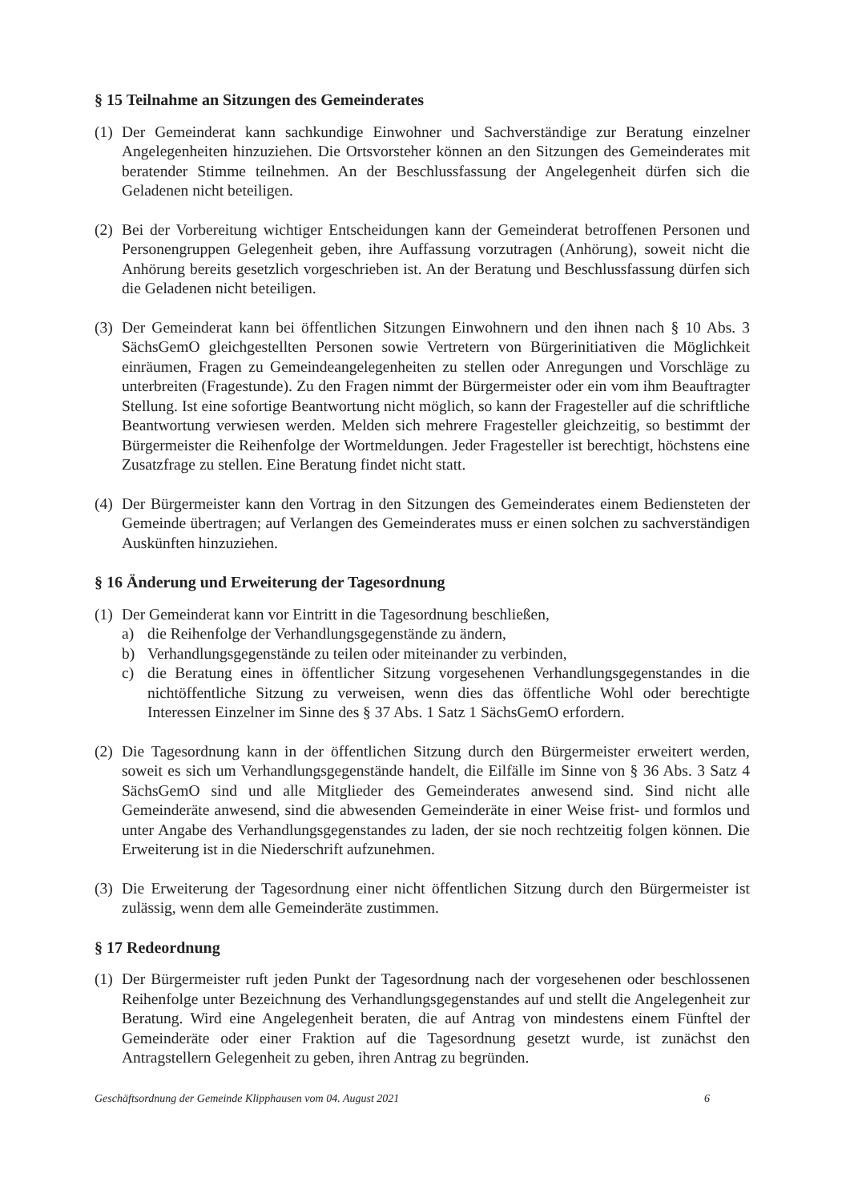§ 15 Teilnahme an Sitzungen des Gemeinderates
(1) Der Gemeinderat kann sachkundige Einwohner und Sachverständige zur Beratung einzelner Angelegenheiten hinzuziehen. Die Ortsvorsteher können an den Sitzungen des Gemeinderates mit beratender Stimme teilnehmen. An der Beschlussfassung der Angelegenheit dürfen sich die Geladenen nicht beteiligen.
(2) Bei der Vorbereitung wichtiger Entscheidungen kann der Gemeinderat betroffenen Personen und Personengruppen Gelegenheit geben, ihre Auffassung vorzutragen (Anhörung), soweit nicht die Anhörung bereits gesetzlich vorgeschrieben ist. An der Beratung und Beschlussfassung dürfen sich die Geladenen nicht beteiligen.
(3) Der Gemeinderat kann bei öffentlichen Sitzungen Einwohnern und den ihnen nach § 10 Abs. 3 SächsGemO gleichgestellten Personen sowie Vertretern von Bürgerinitiativen die Möglichkeit einräumen, Fragen zu Gemeindeangelegenheiten zu stellen oder Anregungen und Vorschläge zu unterbreiten (Fragestunde). Zu den Fragen nimmt der Bürgermeister oder ein vom ihm Beauftragter Stellung. Ist eine sofortige Beantwortung nicht möglich, so kann der Fragesteller auf die schriftliche Beantwortung verwiesen werden. Melden sich mehrere Fragesteller gleichzeitig, so bestimmt der Bürgermeister die Reihenfolge der Wortmeldungen. Jeder Fragesteller ist berechtigt, höchstens eine Zusatzfrage zu stellen. Eine Beratung findet nicht statt.
(4) Der Bürgermeister kann den Vortrag in den Sitzungen des Gemeinderates einem Bediensteten der Gemeinde übertragen; auf Verlangen des Gemeinderates muss er einen solchen zu sachverständigen Auskünften hinzuziehen.
§ 16 Änderung und Erweiterung der Tagesordnung
(1) Der Gemeinderat kann vor Eintritt in die Tagesordnung beschließen,
a) die Reihenfolge der Verhandlungsgegenstände zu ändern,
b) Verhandlungsgegenstände zu teilen oder miteinander zu verbinden,
c) die Beratung eines in öffentlicher Sitzung vorgesehenen Verhandlungsgegenstandes in die nichtöffentliche Sitzung zu verweisen, wenn dies das öffentliche Wohl oder berechtigte Interessen Einzelner im Sinne des § 37 Abs. 1 Satz 1 SächsGemO erfordern.
(2) Die Tagesordnung kann in der öffentlichen Sitzung durch den Bürgermeister erweitert werden, soweit es sich um Verhandlungsgegenstände handelt, die Eilfälle im Sinne von § 36 Abs. 3 Satz 4 SächsGemO sind und alle Mitglieder des Gemeinderates anwesend sind. Sind nicht alle Gemeinderäte anwesend, sind die abwesenden Gemeinderäte in einer Weise frist- und formlos und unter Angabe des Verhandlungsgegenstandes zu laden, der sie noch rechtzeitig folgen können. Die Erweiterung ist in die Niederschrift aufzunehmen.
(3) Die Erweiterung der Tagesordnung einer nicht öffentlichen Sitzung durch den Bürgermeister ist zulässig, wenn dem alle Gemeinderäte zustimmen.
§ 17 Redeordnung
(1) Der Bürgermeister ruft jeden Punkt der Tagesordnung nach der vorgesehenen oder beschlossenen Reihenfolge unter Bezeichnung des Verhandlungsgegenstandes auf und stellt die Angelegenheit zur Beratung. Wird eine Angelegenheit beraten, die auf Antrag von mindestens einem Fünftel der Gemeinderäte oder einer Fraktion auf die Tagesordnung gesetzt wurde, ist zunächst den Antragstellern Gelegenheit zu geben, ihren Antrag zu begründen.
Geschäftsordnung der Gemeinde Klipphausen vom 04. August 2021 6